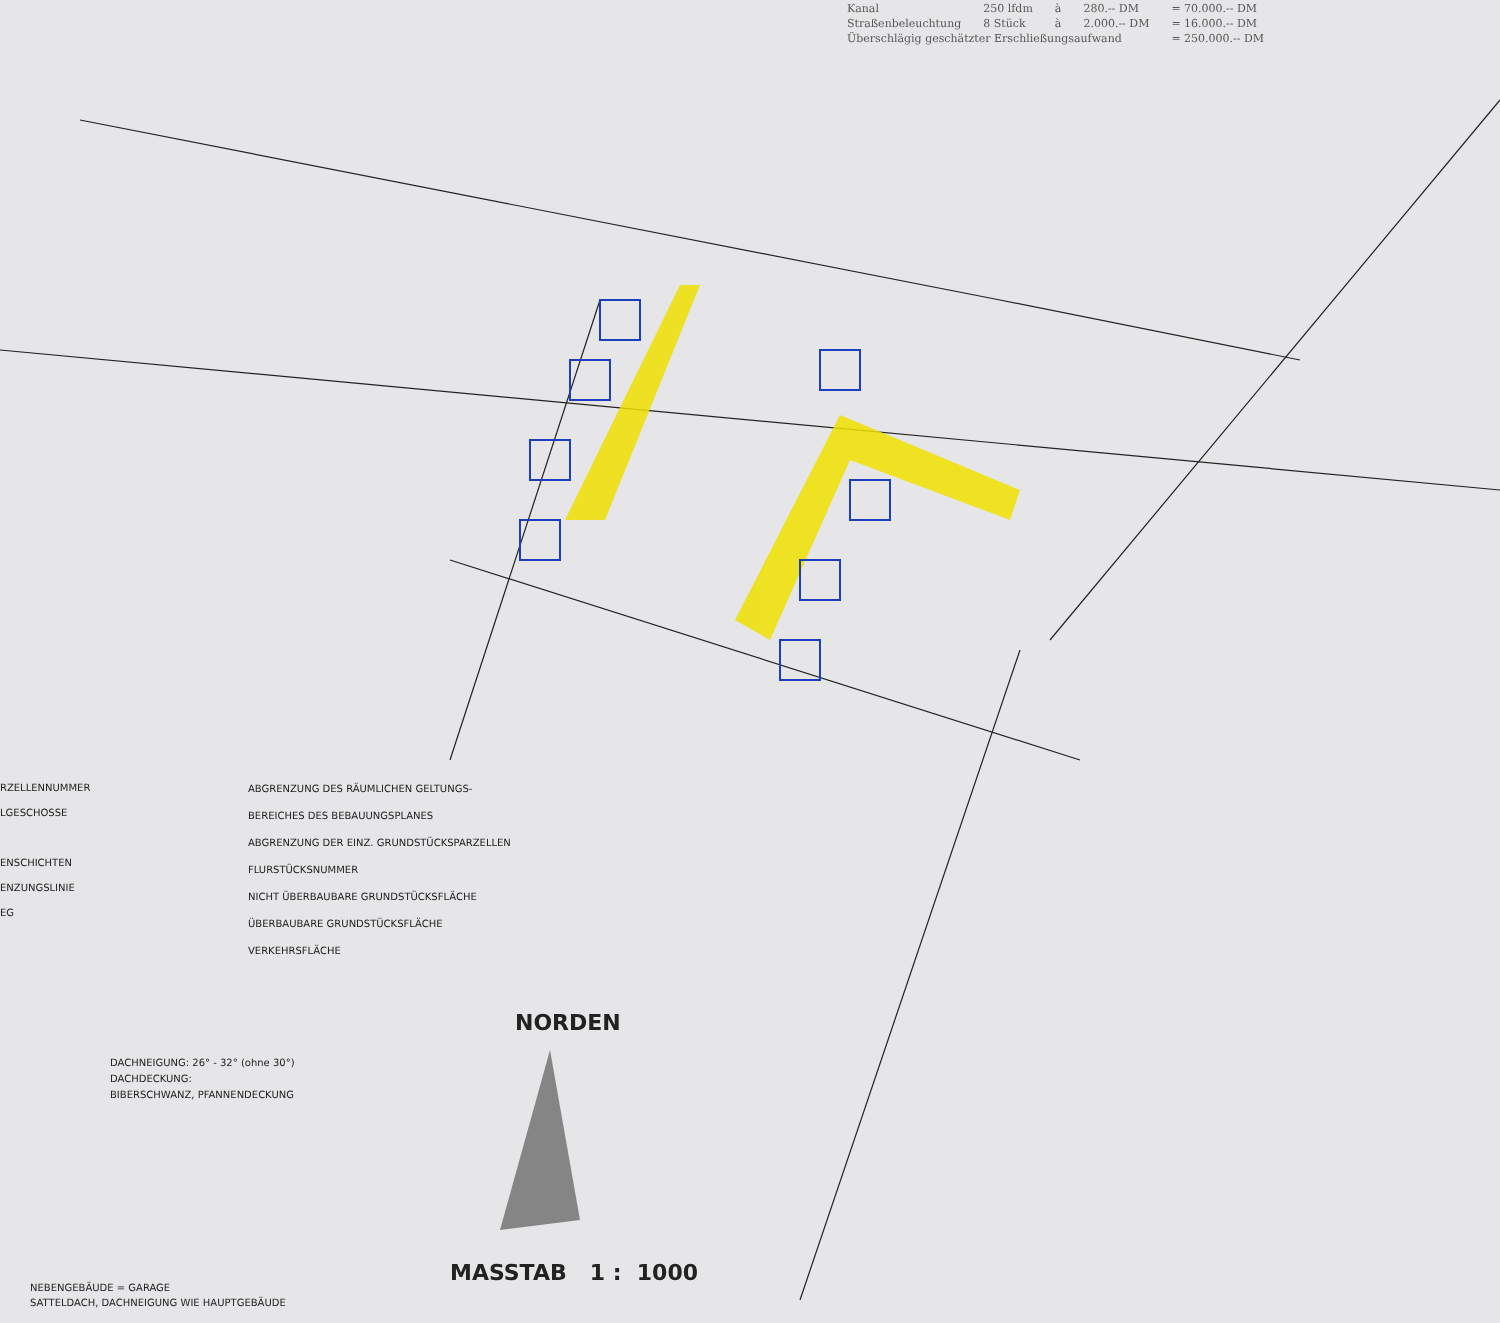| Kanal | 250 lfdm | à | 280.-- DM | = 70.000.-- DM |
| Straßenbeleuchtung | 8 Stück | à | 2.000.-- DM | = 16.000.-- DM |
| Überschlägig geschätzter Erschließungsaufwand | | | | = 250.000.-- DM |
RZELLENNUMMER
LGESCHOSSE
ENSCHICHTEN
ENZUNGSLINIE
EG
ABGRENZUNG DES RÄUMLICHEN GELTUNGS-
BEREICHES DES BEBAUUNGSPLANES
ABGRENZUNG DER EINZ. GRUNDSTÜCKSPARZELLEN
FLURSTÜCKSNUMMER
NICHT ÜBERBAUBARE GRUNDSTÜCKSFLÄCHE
ÜBERBAUBARE GRUNDSTÜCKSFLÄCHE
VERKEHRSFLÄCHE
NORDEN
DACHNEIGUNG: 26° - 32° (ohne 30°)
DACHDECKUNG:
BIBERSCHWANZ, PFANNENDECKUNG
MASSTAB 1 : 1000
NEBENGEBÄUDE = GARAGE
SATTELDACH, DACHNEIGUNG WIE HAUPTGEBÄUDE